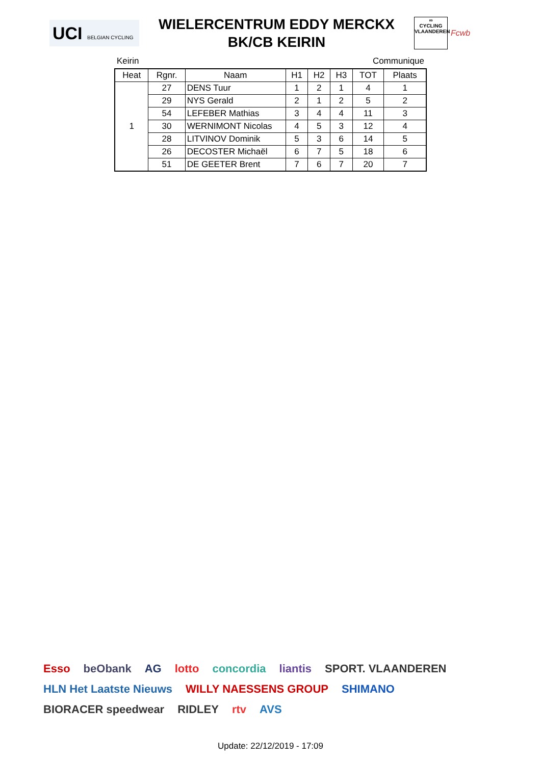UCI BELGIAN CYCLING
WIELERCENTRUM EDDY MERCKX
BK/CB KEIRIN
∞
CYCLING
VLAANDEREN
Fcwb
Keirin Communique
| Heat | Rgnr. | Naam | H1 | H2 | H3 | TOT | Plaats |
| --- | --- | --- | --- | --- | --- | --- | --- |
| 1 | 27 | DENS Tuur | 1 | 2 | 1 | 4 | 1 |
| | 29 | NYS Gerald | 2 | 1 | 2 | 5 | 2 |
| | 54 | LEFEBER Mathias | 3 | 4 | 4 | 11 | 3 |
| | 30 | WERNIMONT Nicolas | 4 | 5 | 3 | 12 | 4 |
| | 28 | LITVINOV Dominik | 5 | 3 | 6 | 14 | 5 |
| | 26 | DECOSTER Michaël | 6 | 7 | 5 | 18 | 6 |
| | 51 | DE GEETER Brent | 7 | 6 | 7 | 20 | 7 |
Esso beObank AG lotto concordia liantis SPORT. VLAANDEREN HLN Het Laatste Nieuws WILLY NAESSENS GROUP SHIMANO BIORACER speedwear RIDLEY rtv AVS
Update: 22/12/2019 - 17:09